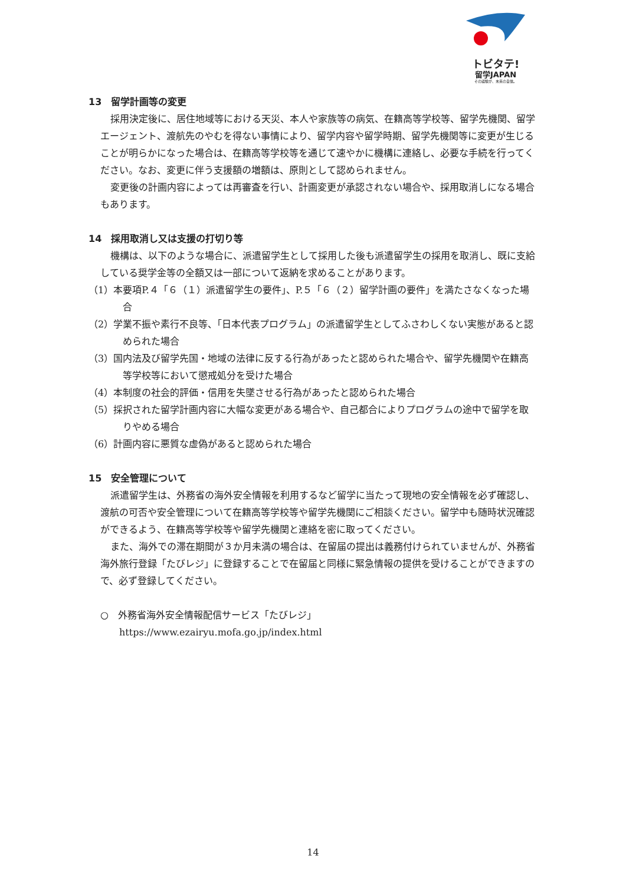トビタテ!
留学JAPAN
その経験が、未来の自信。
13　留学計画等の変更
採用決定後に、居住地域等における天災、本人や家族等の病気、在籍高等学校等、留学先機関、留学エージェント、渡航先のやむを得ない事情により、留学内容や留学時期、留学先機関等に変更が生じることが明らかになった場合は、在籍高等学校等を通じて速やかに機構に連絡し、必要な手続を行ってください。なお、変更に伴う支援額の増額は、原則として認められません。
変更後の計画内容によっては再審査を行い、計画変更が承認されない場合や、採用取消しになる場合もあります。
14　採用取消し又は支援の打切り等
機構は、以下のような場合に、派遣留学生として採用した後も派遣留学生の採用を取消し、既に支給している奨学金等の全額又は一部について返納を求めることがあります。
（1）本要項P.４「６（１）派遣留学生の要件」、P.５「６（２）留学計画の要件」を満たさなくなった場合
（2）学業不振や素行不良等、「日本代表プログラム」の派遣留学生としてふさわしくない実態があると認められた場合
（3）国内法及び留学先国・地域の法律に反する行為があったと認められた場合や、留学先機関や在籍高等学校等において懲戒処分を受けた場合
（4）本制度の社会的評価・信用を失墜させる行為があったと認められた場合
（5）採択された留学計画内容に大幅な変更がある場合や、自己都合によりプログラムの途中で留学を取りやめる場合
（6）計画内容に悪質な虚偽があると認められた場合
15　安全管理について
派遣留学生は、外務省の海外安全情報を利用するなど留学に当たって現地の安全情報を必ず確認し、渡航の可否や安全管理について在籍高等学校等や留学先機関にご相談ください。留学中も随時状況確認ができるよう、在籍高等学校等や留学先機関と連絡を密に取ってください。
また、海外での滞在期間が３か月未満の場合は、在留届の提出は義務付けられていませんが、外務省海外旅行登録「たびレジ」に登録することで在留届と同様に緊急情報の提供を受けることができますので、必ず登録してください。
○　外務省海外安全情報配信サービス「たびレジ」
https://www.ezairyu.mofa.go.jp/index.html
14